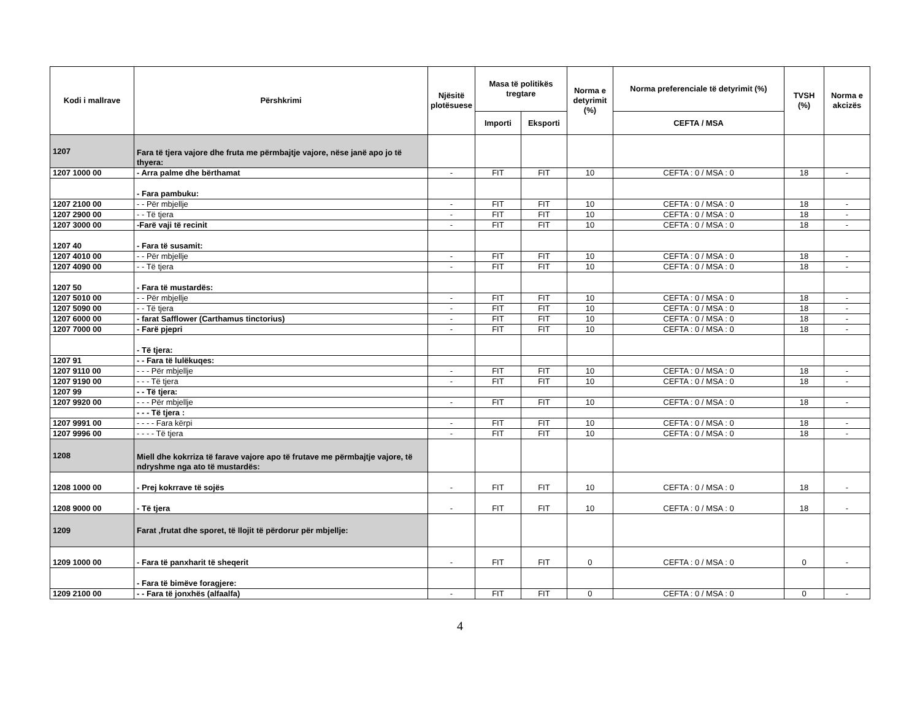| Kodi i mallrave | Përshkrimi | Njësitë plotësuese | Masa të politikës tregtare | | Norma e detyrimit (%) | Norma preferenciale të detyrimit (%) | TVSH (%) | Norma e akcizës |
| --- | --- | --- | --- | --- | --- | --- | --- | --- |
| | | | Importi | Eksporti | | CEFTA / MSA | | |
| 1207 | Fara të tjera vajore dhe fruta me përmbajtje vajore, nëse janë apo jo të thyera: | | | | | | | |
| 1207 1000 00 | - Arra palme dhe bërthamat | - | FIT | FIT | 10 | CEFTA : 0 / MSA : 0 | 18 | - |
| | - Fara pambuku: | | | | | | | |
| 1207 2100 00 | - - Për mbjellje | - | FIT | FIT | 10 | CEFTA : 0 / MSA : 0 | 18 | - |
| 1207 2900 00 | - - Të tjera | - | FIT | FIT | 10 | CEFTA : 0 / MSA : 0 | 18 | - |
| 1207 3000 00 | -Farë vaji të recinit | - | FIT | FIT | 10 | CEFTA : 0 / MSA : 0 | 18 | - |
| 1207 40 | - Fara të susamit: | | | | | | | |
| 1207 4010 00 | - - Për mbjellje | - | FIT | FIT | 10 | CEFTA : 0 / MSA : 0 | 18 | - |
| 1207 4090 00 | - - Të tjera | - | FIT | FIT | 10 | CEFTA : 0 / MSA : 0 | 18 | - |
| 1207 50 | - Fara të mustardës: | | | | | | | |
| 1207 5010 00 | - - Për mbjellje | - | FIT | FIT | 10 | CEFTA : 0 / MSA : 0 | 18 | - |
| 1207 5090 00 | - - Të tjera | - | FIT | FIT | 10 | CEFTA : 0 / MSA : 0 | 18 | - |
| 1207 6000 00 | - farat Safflower (Carthamus tinctorius) | - | FIT | FIT | 10 | CEFTA : 0 / MSA : 0 | 18 | - |
| 1207 7000 00 | - Farë pjepri | - | FIT | FIT | 10 | CEFTA : 0 / MSA : 0 | 18 | - |
| | - Të tjera: | | | | | | | |
| 1207 91 | - - Fara të lulëkuqes: | | | | | | | |
| 1207 9110 00 | - - - Për mbjellje | - | FIT | FIT | 10 | CEFTA : 0 / MSA : 0 | 18 | - |
| 1207 9190 00 | - - - Të tjera | - | FIT | FIT | 10 | CEFTA : 0 / MSA : 0 | 18 | - |
| 1207 99 | - - Të tjera: | | | | | | | |
| 1207 9920 00 | - - - Për mbjellje | - | FIT | FIT | 10 | CEFTA : 0 / MSA : 0 | 18 | - |
| | - - - Të tjera : | | | | | | | |
| 1207 9991 00 | - - - - Fara kërpi | - | FIT | FIT | 10 | CEFTA : 0 / MSA : 0 | 18 | - |
| 1207 9996 00 | - - - - Të tjera | - | FIT | FIT | 10 | CEFTA : 0 / MSA : 0 | 18 | - |
| 1208 | Miell dhe kokrriza të farave vajore apo të frutave me përmbajtje vajore, të ndryshme nga ato të mustardës: | | | | | | | |
| 1208 1000 00 | - Prej kokrrave të sojës | - | FIT | FIT | 10 | CEFTA : 0 / MSA : 0 | 18 | - |
| 1208 9000 00 | - Të tjera | - | FIT | FIT | 10 | CEFTA : 0 / MSA : 0 | 18 | - |
| 1209 | Farat ,frutat dhe sporet, të llojit të përdorur për mbjellje: | | | | | | | |
| 1209 1000 00 | - Fara të panxharit të sheqerit | - | FIT | FIT | 0 | CEFTA : 0 / MSA : 0 | 0 | - |
| | - Fara të bimëve foragjere: | | | | | | | |
| 1209 2100 00 | - - Fara të jonxhës (alfaalfa) | - | FIT | FIT | 0 | CEFTA : 0 / MSA : 0 | 0 | - |
4